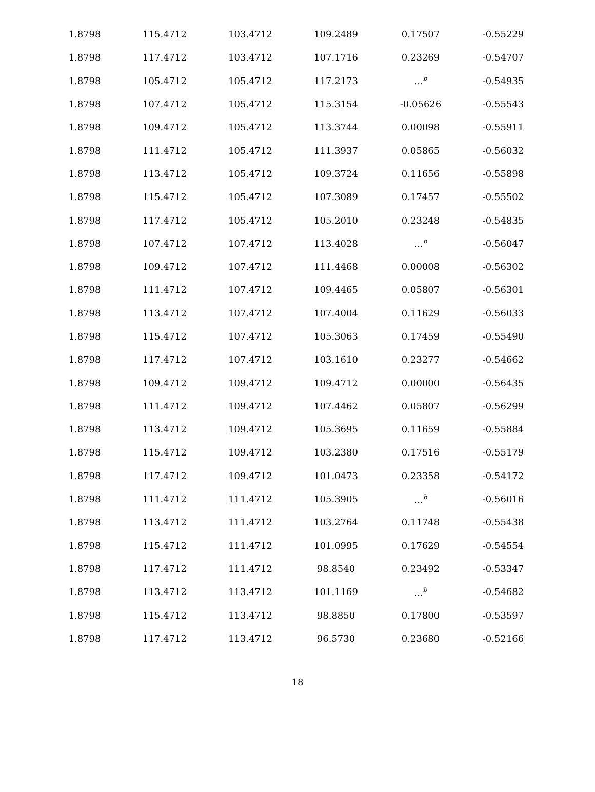| 1.8798 | 115.4712 | 103.4712 | 109.2489 | 0.17507 | -0.55229 |
| 1.8798 | 117.4712 | 103.4712 | 107.1716 | 0.23269 | -0.54707 |
| 1.8798 | 105.4712 | 105.4712 | 117.2173 | ...<sup>b</sup> | -0.54935 |
| 1.8798 | 107.4712 | 105.4712 | 115.3154 | -0.05626 | -0.55543 |
| 1.8798 | 109.4712 | 105.4712 | 113.3744 | 0.00098 | -0.55911 |
| 1.8798 | 111.4712 | 105.4712 | 111.3937 | 0.05865 | -0.56032 |
| 1.8798 | 113.4712 | 105.4712 | 109.3724 | 0.11656 | -0.55898 |
| 1.8798 | 115.4712 | 105.4712 | 107.3089 | 0.17457 | -0.55502 |
| 1.8798 | 117.4712 | 105.4712 | 105.2010 | 0.23248 | -0.54835 |
| 1.8798 | 107.4712 | 107.4712 | 113.4028 | ...<sup>b</sup> | -0.56047 |
| 1.8798 | 109.4712 | 107.4712 | 111.4468 | 0.00008 | -0.56302 |
| 1.8798 | 111.4712 | 107.4712 | 109.4465 | 0.05807 | -0.56301 |
| 1.8798 | 113.4712 | 107.4712 | 107.4004 | 0.11629 | -0.56033 |
| 1.8798 | 115.4712 | 107.4712 | 105.3063 | 0.17459 | -0.55490 |
| 1.8798 | 117.4712 | 107.4712 | 103.1610 | 0.23277 | -0.54662 |
| 1.8798 | 109.4712 | 109.4712 | 109.4712 | 0.00000 | -0.56435 |
| 1.8798 | 111.4712 | 109.4712 | 107.4462 | 0.05807 | -0.56299 |
| 1.8798 | 113.4712 | 109.4712 | 105.3695 | 0.11659 | -0.55884 |
| 1.8798 | 115.4712 | 109.4712 | 103.2380 | 0.17516 | -0.55179 |
| 1.8798 | 117.4712 | 109.4712 | 101.0473 | 0.23358 | -0.54172 |
| 1.8798 | 111.4712 | 111.4712 | 105.3905 | ...<sup>b</sup> | -0.56016 |
| 1.8798 | 113.4712 | 111.4712 | 103.2764 | 0.11748 | -0.55438 |
| 1.8798 | 115.4712 | 111.4712 | 101.0995 | 0.17629 | -0.54554 |
| 1.8798 | 117.4712 | 111.4712 | 98.8540 | 0.23492 | -0.53347 |
| 1.8798 | 113.4712 | 113.4712 | 101.1169 | ...<sup>b</sup> | -0.54682 |
| 1.8798 | 115.4712 | 113.4712 | 98.8850 | 0.17800 | -0.53597 |
| 1.8798 | 117.4712 | 113.4712 | 96.5730 | 0.23680 | -0.52166 |
18